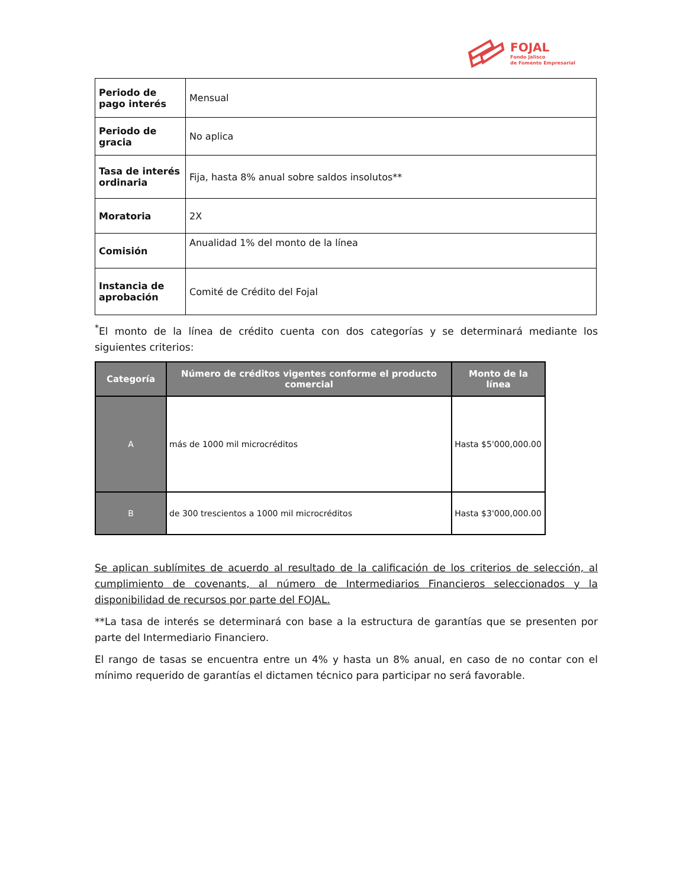FOJAL
Fondo Jalisco
de Fomento Empresarial
| Periodo de pago interés | Mensual |
| Periodo de gracia | No aplica |
| Tasa de interés ordinaria | Fija, hasta 8% anual sobre saldos insolutos** |
| Moratoria | 2X |
| Comisión | Anualidad 1% del monto de la línea |
| Instancia de aprobación | Comité de Crédito del Fojal |
<sup>*</sup> El monto de la línea de crédito cuenta con dos categorías y se determinará mediante los siguientes criterios:
| Categoría | Número de créditos vigentes conforme el producto comercial | Monto de la línea |
| --- | --- | --- |
| A | más de 1000 mil microcréditos | Hasta $5'000,000.00 |
| B | de 300 trescientos a 1000 mil microcréditos | Hasta $3'000,000.00 |
Se aplican sublímites de acuerdo al resultado de la calificación de los criterios de selección, al cumplimiento de covenants, al número de Intermediarios Financieros seleccionados y la disponibilidad de recursos por parte del FOJAL.
**La tasa de interés se determinará con base a la estructura de garantías que se presenten por parte del Intermediario Financiero.
El rango de tasas se encuentra entre un 4% y hasta un 8% anual, en caso de no contar con el mínimo requerido de garantías el dictamen técnico para participar no será favorable.